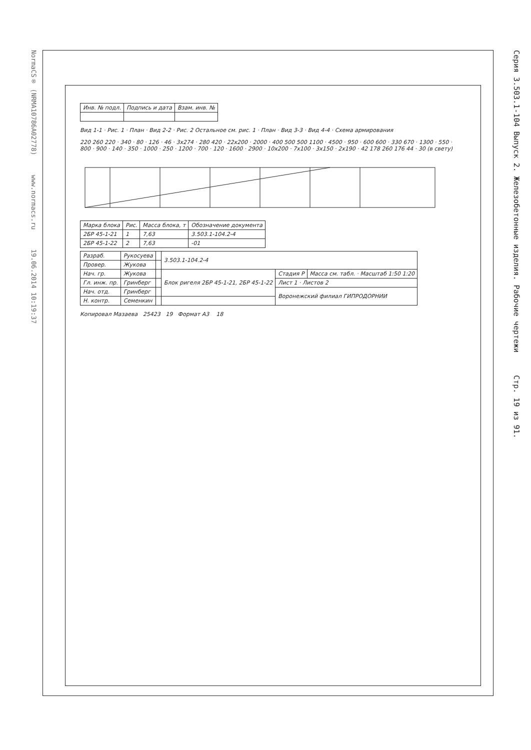Серия 3.503.1-104 Выпуск 2. Железобетонные изделия. Рабочие чертежи Стр. 19 из 91.
NormaCS® (NRMA10786A02778) www.normacs.ru 19.06.2014 10:19:37
| Инв. № подл. | Подпись и дата | Взам. инв. № |
Вид 1-1 · Рис. 1 · План · Вид 2-2 · Рис. 2 Остальное см. рис. 1 · План · Вид 3-3 · Вид 4-4 · Схема армирования
220 260 220 · 340 · 80 · 126 · 46 · 3x274 · 280 420 · 22x200 · 2000 · 400 500 500 1100 · 4500 · 950 · 600 600 · 330 670 · 1300 · 550 · 800 · 900 · 140 · 350 · 1000 · 250 · 1200 · 700 · 120 · 1600 · 2900 · 10x200 · 7x100 · 3x150 · 2x190 · 42 178 260 176 44 · 30 (в свету)
| Марка блока | Рис. | Масса блока, т | Обозначение документа |
| --- | --- | --- | --- |
| 2БР 45-1-21 | 1 | 7,63 | 3.503.1-104.2-4 |
| 2БР 45-1-22 | 2 | 7,63 | -01 |
| Разраб. | Рукосуева | | 3.503.1-104.2-4 | | |
| Провер. | Жукова | | | | |
| Нач. гр. | Жукова | | Блок ригеля 2БР 45-1-21, 2БР 45-1-22 | Стадия Р | Масса см. табл. · Масштаб 1:50 1:20 |
| Гл. инж. пр. | Гринберг | | | Лист 1 · Листов 2 | |
| Нач. отд. | Гринберг | | | Воронежский филиал ГИПРОДОРНИИ | |
| Н. контр. | Семенкин | | | | |
Копировал Мазаева 25423 19 Формат А3 18